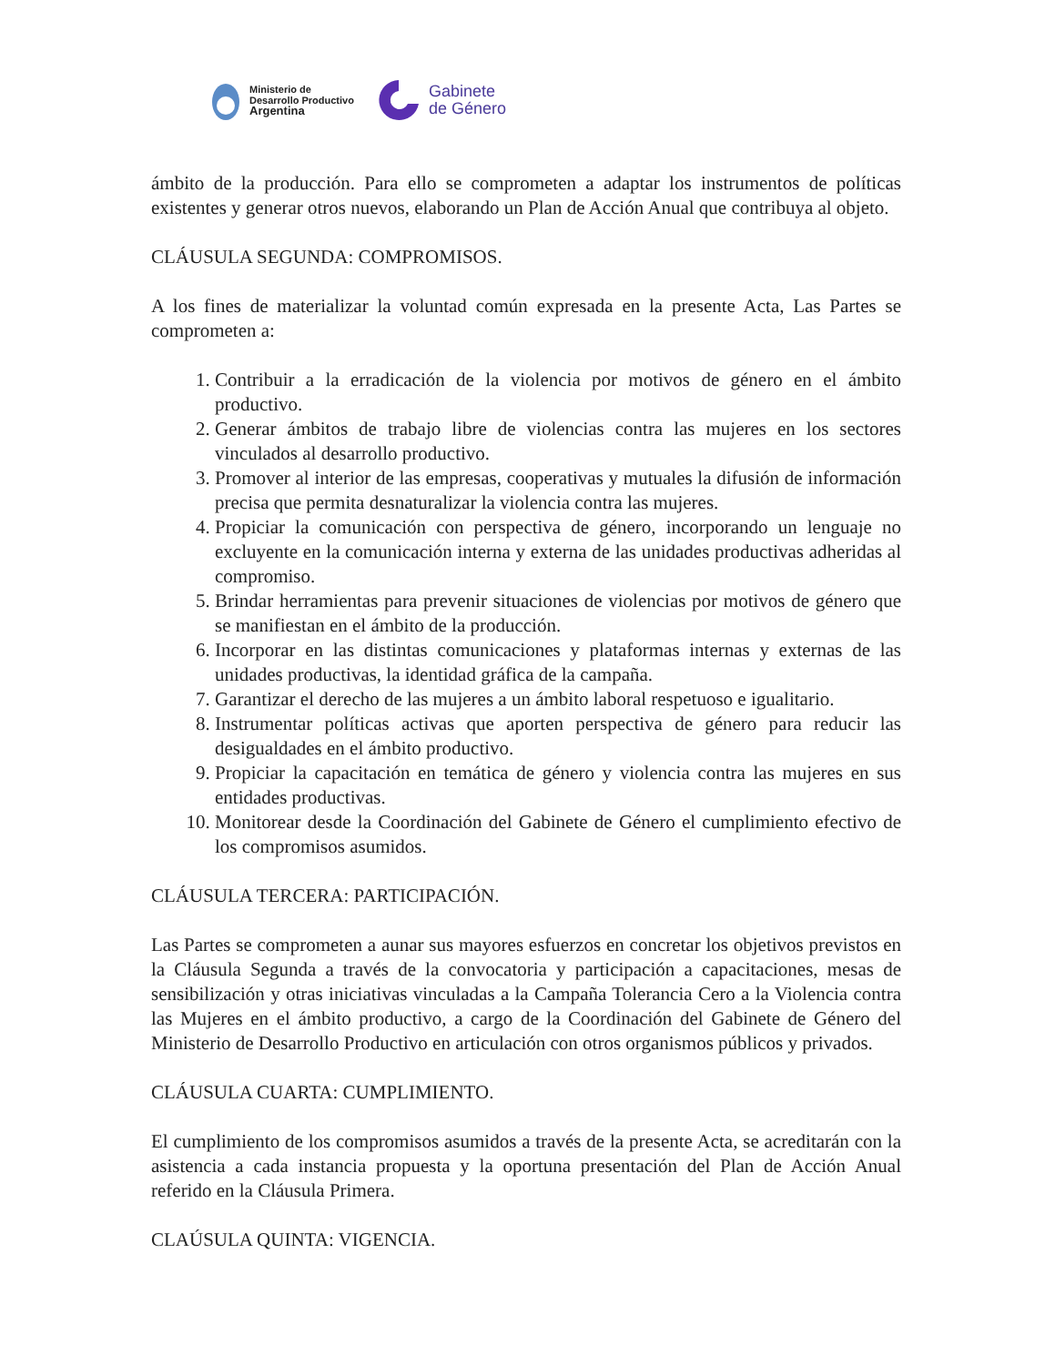Ministerio de
Desarrollo Productivo
Argentina
Gabinete
de Género
ámbito de la producción. Para ello se comprometen a adaptar los instrumentos de políticas existentes y generar otros nuevos, elaborando un Plan de Acción Anual que contribuya al objeto.
CLÁUSULA SEGUNDA: COMPROMISOS.
A los fines de materializar la voluntad común expresada en la presente Acta, Las Partes se comprometen a:
1. Contribuir a la erradicación de la violencia por motivos de género en el ámbito productivo.
2. Generar ámbitos de trabajo libre de violencias contra las mujeres en los sectores vinculados al desarrollo productivo.
3. Promover al interior de las empresas, cooperativas y mutuales la difusión de información precisa que permita desnaturalizar la violencia contra las mujeres.
4. Propiciar la comunicación con perspectiva de género, incorporando un lenguaje no excluyente en la comunicación interna y externa de las unidades productivas adheridas al compromiso.
5. Brindar herramientas para prevenir situaciones de violencias por motivos de género que se manifiestan en el ámbito de la producción.
6. Incorporar en las distintas comunicaciones y plataformas internas y externas de las unidades productivas, la identidad gráfica de la campaña.
7. Garantizar el derecho de las mujeres a un ámbito laboral respetuoso e igualitario.
8. Instrumentar políticas activas que aporten perspectiva de género para reducir las desigualdades en el ámbito productivo.
9. Propiciar la capacitación en temática de género y violencia contra las mujeres en sus entidades productivas.
10. Monitorear desde la Coordinación del Gabinete de Género el cumplimiento efectivo de los compromisos asumidos.
CLÁUSULA TERCERA: PARTICIPACIÓN.
Las Partes se comprometen a aunar sus mayores esfuerzos en concretar los objetivos previstos en la Cláusula Segunda a través de la convocatoria y participación a capacitaciones, mesas de sensibilización y otras iniciativas vinculadas a la Campaña Tolerancia Cero a la Violencia contra las Mujeres en el ámbito productivo, a cargo de la Coordinación del Gabinete de Género del Ministerio de Desarrollo Productivo en articulación con otros organismos públicos y privados.
CLÁUSULA CUARTA: CUMPLIMIENTO.
El cumplimiento de los compromisos asumidos a través de la presente Acta, se acreditarán con la asistencia a cada instancia propuesta y la oportuna presentación del Plan de Acción Anual referido en la Cláusula Primera.
CLAÚSULA QUINTA: VIGENCIA.